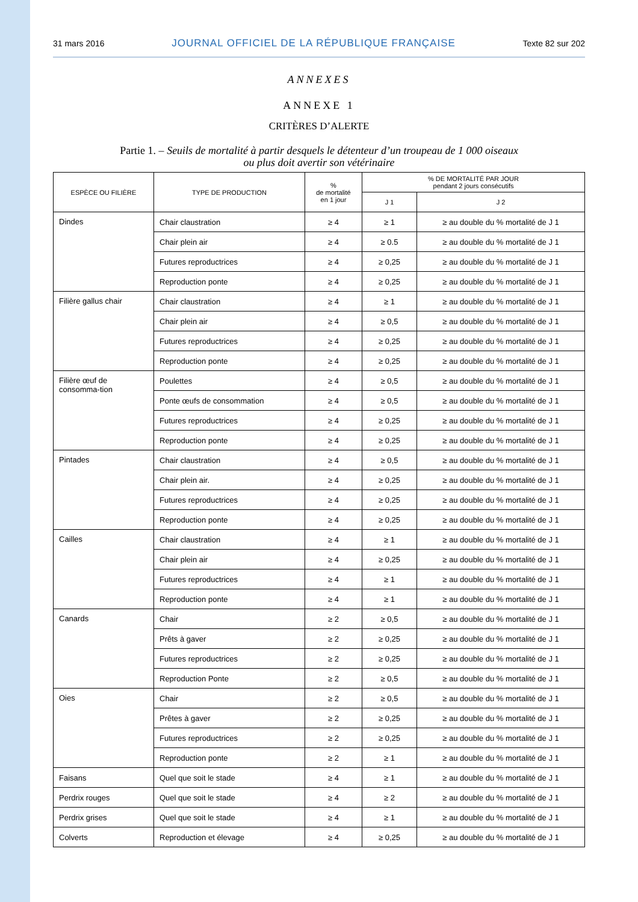31 mars 2016 JOURNAL OFFICIEL DE LA RÉPUBLIQUE FRANÇAISE Texte 82 sur 202
ANNEXES
ANNEXE 1
CRITÈRES D’ALERTE
Partie 1. – Seuils de mortalité à partir desquels le détenteur d’un troupeau de 1 000 oiseaux
ou plus doit avertir son vétérinaire
| ESPÈCE OU FILIÈRE | TYPE DE PRODUCTION | % de mortalité en 1 jour | % DE MORTALITÉ PAR JOUR pendant 2 jours consécutifs | |
| --- | --- | --- | --- | --- |
| | | | J 1 | J 2 |
| Dindes | Chair claustration | ≥ 4 | ≥ 1 | ≥ au double du % mortalité de J 1 |
| | Chair plein air | ≥ 4 | ≥ 0.5 | ≥ au double du % mortalité de J 1 |
| | Futures reproductrices | ≥ 4 | ≥ 0,25 | ≥ au double du % mortalité de J 1 |
| | Reproduction ponte | ≥ 4 | ≥ 0,25 | ≥ au double du % mortalité de J 1 |
| Filière gallus chair | Chair claustration | ≥ 4 | ≥ 1 | ≥ au double du % mortalité de J 1 |
| | Chair plein air | ≥ 4 | ≥ 0,5 | ≥ au double du % mortalité de J 1 |
| | Futures reproductrices | ≥ 4 | ≥ 0,25 | ≥ au double du % mortalité de J 1 |
| | Reproduction ponte | ≥ 4 | ≥ 0,25 | ≥ au double du % mortalité de J 1 |
| Filière œuf de consomma-tion | Poulettes | ≥ 4 | ≥ 0,5 | ≥ au double du % mortalité de J 1 |
| | Ponte œufs de consommation | ≥ 4 | ≥ 0,5 | ≥ au double du % mortalité de J 1 |
| | Futures reproductrices | ≥ 4 | ≥ 0,25 | ≥ au double du % mortalité de J 1 |
| | Reproduction ponte | ≥ 4 | ≥ 0,25 | ≥ au double du % mortalité de J 1 |
| Pintades | Chair claustration | ≥ 4 | ≥ 0,5 | ≥ au double du % mortalité de J 1 |
| | Chair plein air. | ≥ 4 | ≥ 0,25 | ≥ au double du % mortalité de J 1 |
| | Futures reproductrices | ≥ 4 | ≥ 0,25 | ≥ au double du % mortalité de J 1 |
| | Reproduction ponte | ≥ 4 | ≥ 0,25 | ≥ au double du % mortalité de J 1 |
| Cailles | Chair claustration | ≥ 4 | ≥ 1 | ≥ au double du % mortalité de J 1 |
| | Chair plein air | ≥ 4 | ≥ 0,25 | ≥ au double du % mortalité de J 1 |
| | Futures reproductrices | ≥ 4 | ≥ 1 | ≥ au double du % mortalité de J 1 |
| | Reproduction ponte | ≥ 4 | ≥ 1 | ≥ au double du % mortalité de J 1 |
| Canards | Chair | ≥ 2 | ≥ 0,5 | ≥ au double du % mortalité de J 1 |
| | Prêts à gaver | ≥ 2 | ≥ 0,25 | ≥ au double du % mortalité de J 1 |
| | Futures reproductrices | ≥ 2 | ≥ 0,25 | ≥ au double du % mortalité de J 1 |
| | Reproduction Ponte | ≥ 2 | ≥ 0,5 | ≥ au double du % mortalité de J 1 |
| Oies | Chair | ≥ 2 | ≥ 0,5 | ≥ au double du % mortalité de J 1 |
| | Prêtes à gaver | ≥ 2 | ≥ 0,25 | ≥ au double du % mortalité de J 1 |
| | Futures reproductrices | ≥ 2 | ≥ 0,25 | ≥ au double du % mortalité de J 1 |
| | Reproduction ponte | ≥ 2 | ≥ 1 | ≥ au double du % mortalité de J 1 |
| Faisans | Quel que soit le stade | ≥ 4 | ≥ 1 | ≥ au double du % mortalité de J 1 |
| Perdrix rouges | Quel que soit le stade | ≥ 4 | ≥ 2 | ≥ au double du % mortalité de J 1 |
| Perdrix grises | Quel que soit le stade | ≥ 4 | ≥ 1 | ≥ au double du % mortalité de J 1 |
| Colverts | Reproduction et élevage | ≥ 4 | ≥ 0,25 | ≥ au double du % mortalité de J 1 |